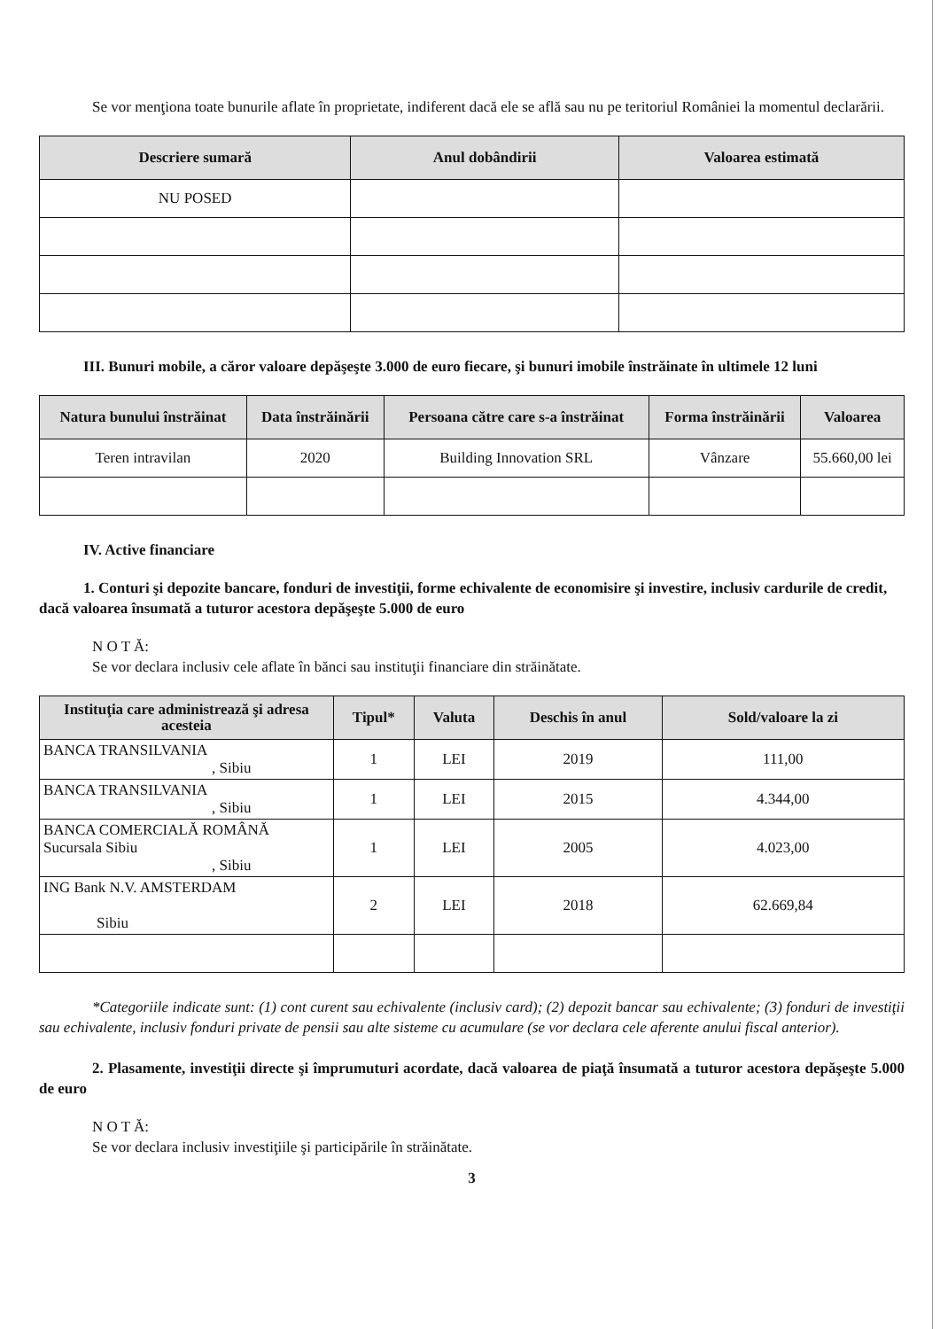Se vor menţiona toate bunurile aflate în proprietate, indiferent dacă ele se află sau nu pe teritoriul României la momentul declarării.
| Descriere sumară | Anul dobândirii | Valoarea estimată |
| --- | --- | --- |
| NU POSED | | |
III. Bunuri mobile, a căror valoare depăşeşte 3.000 de euro fiecare, şi bunuri imobile înstrăinate în ultimele 12 luni
| Natura bunului înstrăinat | Data înstrăinării | Persoana către care s-a înstrăinat | Forma înstrăinării | Valoarea |
| --- | --- | --- | --- | --- |
| Teren intravilan | 2020 | Building Innovation SRL | Vânzare | 55.660,00 lei |
IV. Active financiare
1. Conturi şi depozite bancare, fonduri de investiţii, forme echivalente de economisire şi investire, inclusiv cardurile de credit, dacă valoarea însumată a tuturor acestora depăşeşte 5.000 de euro
N O T Ă:
Se vor declara inclusiv cele aflate în bănci sau instituţii financiare din străinătate.
| Instituţia care administrează şi adresa acesteia | Tipul* | Valuta | Deschis în anul | Sold/valoare la zi |
| --- | --- | --- | --- | --- |
| BANCA TRANSILVANIA , Sibiu | 1 | LEI | 2019 | 111,00 |
| BANCA TRANSILVANIA , Sibiu | 1 | LEI | 2015 | 4.344,00 |
| BANCA COMERCIALĂ ROMÂNĂ Sucursala Sibiu , Sibiu | 1 | LEI | 2005 | 4.023,00 |
| ING Bank N.V. AMSTERDAM Sibiu | 2 | LEI | 2018 | 62.669,84 |
*Categoriile indicate sunt: (1) cont curent sau echivalente (inclusiv card); (2) depozit bancar sau echivalente; (3) fonduri de investiţii sau echivalente, inclusiv fonduri private de pensii sau alte sisteme cu acumulare (se vor declara cele aferente anului fiscal anterior).
2. Plasamente, investiţii directe şi împrumuturi acordate, dacă valoarea de piaţă însumată a tuturor acestora depăşeşte 5.000 de euro
N O T Ă:
Se vor declara inclusiv investiţiile şi participările în străinătate.
3